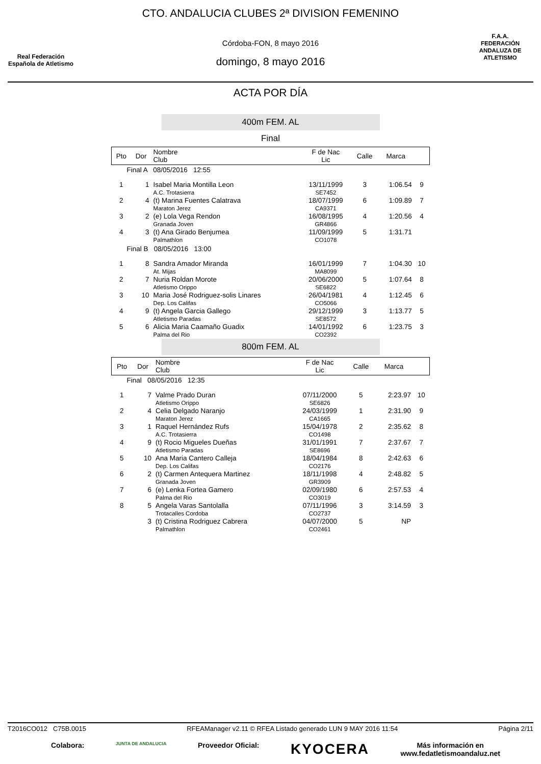Real Federación
Española de Atletismo
CTO. ANDALUCIA CLUBES 2ª DIVISION FEMENINO
Córdoba-FON, 8 mayo 2016
domingo, 8 mayo 2016
F.A.A.
FEDERACIÓN ANDALUZA DE ATLETISMO
ACTA POR DÍA
400m FEM. AL
Final
| Pto | Dor | Nombre Club | F de Nac Lic | Calle | Marca | |
| --- | --- | --- | --- | --- | --- | --- |
| Final A 08/05/2016 12:55 | | | | | | |
| 1 | 1 | Isabel Maria Montilla Leon A.C. Trotasierra | 13/11/1999 SE7452 | 3 | 1:06.54 | 9 |
| 2 | 4 | (t) Marina Fuentes Calatrava Maraton Jerez | 18/07/1999 CA9371 | 6 | 1:09.89 | 7 |
| 3 | 2 | (e) Lola Vega Rendon Granada Joven | 16/08/1995 GR4866 | 4 | 1:20.56 | 4 |
| 4 | 3 | (t) Ana Girado Benjumea Palmathlon | 11/09/1999 CO1078 | 5 | 1:31.71 | |
| Final B 08/05/2016 13:00 | | | | | | |
| 1 | 8 | Sandra Amador Miranda At. Mijas | 16/01/1999 MA8099 | 7 | 1:04.30 | 10 |
| 2 | 7 | Nuria Roldan Morote Atletismo Orippo | 20/06/2000 SE6822 | 5 | 1:07.64 | 8 |
| 3 | 10 | Maria José Rodriguez-solis Linares Dep. Los Califas | 26/04/1981 CO5066 | 4 | 1:12.45 | 6 |
| 4 | 9 | (t) Angela Garcia Gallego Atletismo Paradas | 29/12/1999 SE8572 | 3 | 1:13.77 | 5 |
| 5 | 6 | Alicia Maria Caamaño Guadix Palma del Rio | 14/01/1992 CO2392 | 6 | 1:23.75 | 3 |
800m FEM. AL
| Pto | Dor | Nombre Club | F de Nac Lic | Calle | Marca | |
| --- | --- | --- | --- | --- | --- | --- |
| Final 08/05/2016 12:35 | | | | | | |
| 1 | 7 | Valme Prado Duran Atletismo Orippo | 07/11/2000 SE6826 | 5 | 2:23.97 | 10 |
| 2 | 4 | Celia Delgado Naranjo Maraton Jerez | 24/03/1999 CA1665 | 1 | 2:31.90 | 9 |
| 3 | 1 | Raquel Hernández Rufs A.C. Trotasierra | 15/04/1978 CO1498 | 2 | 2:35.62 | 8 |
| 4 | 9 | (t) Rocio Migueles Dueñas Atletismo Paradas | 31/01/1991 SE8696 | 7 | 2:37.67 | 7 |
| 5 | 10 | Ana Maria Cantero Calleja Dep. Los Califas | 18/04/1984 CO2176 | 8 | 2:42.63 | 6 |
| 6 | 2 | (t) Carmen Antequera Martinez Granada Joven | 18/11/1998 GR3909 | 4 | 2:48.82 | 5 |
| 7 | 6 | (e) Lenka Fortea Gamero Palma del Rio | 02/09/1980 CO3019 | 6 | 2:57.53 | 4 |
| 8 | 5 | Angela Varas Santolalla Trotacalles Cordoba | 07/11/1996 CO2737 | 3 | 3:14.59 | 3 |
| | 3 | (t) Cristina Rodriguez Cabrera Palmathlon | 04/07/2000 CO2461 | 5 | NP | |
T2016CO012 C75B.0015 RFEAManager v2.11 © RFEA Listado generado LUN 9 MAY 2016 11:54 Página 2/11
Colabora: JUNTA DE ANDALUCIA Proveedor Oficial: KYOCERA Más información en
www.fedatletismoandaluz.net